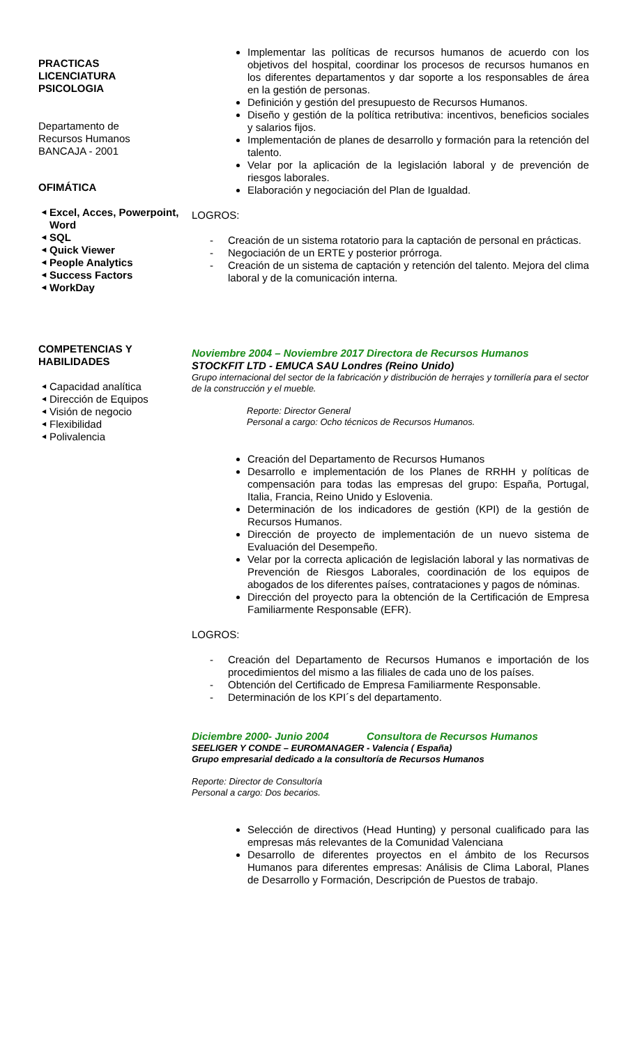PRACTICAS
LICENCIATURA
PSICOLOGIA
Departamento de
Recursos Humanos
BANCAJA - 2001
OFIMÁTICA
◀ Excel, Acces, Powerpoint, Word
◀ SQL
◀ Quick Viewer
◀ People Analytics
◀ Success Factors
◀ WorkDay
COMPETENCIAS Y HABILIDADES
◀ Capacidad analítica
◀ Dirección de Equipos
◀ Visión de negocio
◀ Flexibilidad
◀ Polivalencia
Implementar las políticas de recursos humanos de acuerdo con los objetivos del hospital, coordinar los procesos de recursos humanos en los diferentes departamentos y dar soporte a los responsables de área en la gestión de personas.
Definición y gestión del presupuesto de Recursos Humanos.
Diseño y gestión de la política retributiva: incentivos, beneficios sociales y salarios fijos.
Implementación de planes de desarrollo y formación para la retención del talento.
Velar por la aplicación de la legislación laboral y de prevención de riesgos laborales.
Elaboración y negociación del Plan de Igualdad.
LOGROS:
- Creación de un sistema rotatorio para la captación de personal en prácticas.
- Negociación de un ERTE y posterior prórroga.
- Creación de un sistema de captación y retención del talento. Mejora del clima laboral y de la comunicación interna.
Noviembre 2004 – Noviembre 2017 Directora de Recursos Humanos
STOCKFIT LTD - EMUCA SAU Londres (Reino Unido)
Grupo internacional del sector de la fabricación y distribución de herrajes y tornillería para el sector de la construcción y el mueble.
Reporte: Director General
Personal a cargo: Ocho técnicos de Recursos Humanos.
Creación del Departamento de Recursos Humanos
Desarrollo e implementación de los Planes de RRHH y políticas de compensación para todas las empresas del grupo: España, Portugal, Italia, Francia, Reino Unido y Eslovenia.
Determinación de los indicadores de gestión (KPI) de la gestión de Recursos Humanos.
Dirección de proyecto de implementación de un nuevo sistema de Evaluación del Desempeño.
Velar por la correcta aplicación de legislación laboral y las normativas de Prevención de Riesgos Laborales, coordinación de los equipos de abogados de los diferentes países, contrataciones y pagos de nóminas.
Dirección del proyecto para la obtención de la Certificación de Empresa Familiarmente Responsable (EFR).
LOGROS:
- Creación del Departamento de Recursos Humanos e importación de los procedimientos del mismo a las filiales de cada uno de los países.
- Obtención del Certificado de Empresa Familiarmente Responsable.
- Determinación de los KPI´s del departamento.
Diciembre 2000- Junio 2004 Consultora de Recursos Humanos
SEELIGER Y CONDE – EUROMANAGER - Valencia ( España)
Grupo empresarial dedicado a la consultoría de Recursos Humanos
Reporte: Director de Consultoría
Personal a cargo: Dos becarios.
Selección de directivos (Head Hunting) y personal cualificado para las empresas más relevantes de la Comunidad Valenciana
Desarrollo de diferentes proyectos en el ámbito de los Recursos Humanos para diferentes empresas: Análisis de Clima Laboral, Planes de Desarrollo y Formación, Descripción de Puestos de trabajo.